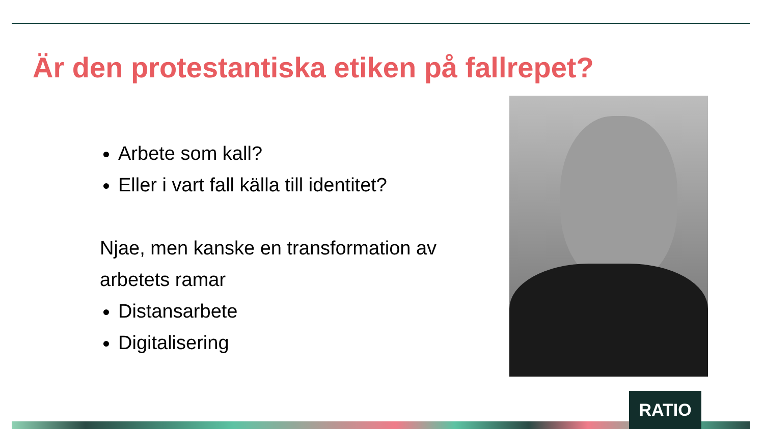Är den protestantiska etiken på fallrepet?
Arbete som kall?
Eller i vart fall källa till identitet?
Njae, men kanske en transformation av arbetets ramar
Distansarbete
Digitalisering
RATIO